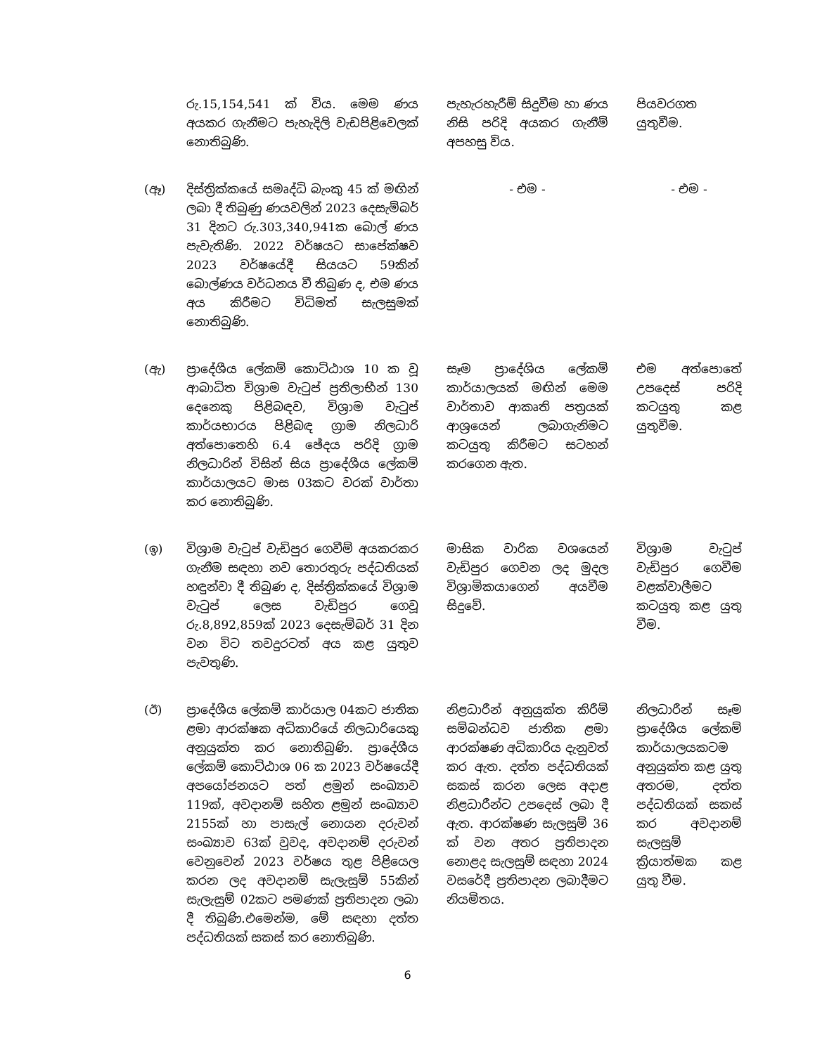| | රු.15,154,541 ක් විය. මෙම ණය අයකර ගැනීමට පැහැදිලි වැඩපිළිවෙලක් නොතිබුණි. | පැහැරහැරීම් සිදුවීම හා ණය නිසි පරිදි අයකර ගැනීම් අපහසු විය. | පියවරගත යුතුවීම. |
| (ඈ) | දිස්ත්‍රික්කයේ සමෘද්ධි බැංකු 45 ක් මඟින් ලබා දී තිබුණු ණයවලින් 2023 දෙසැම්බර් 31 දිනට රු.303,340,941ක බොල් ණය පැවැතිණි. 2022 වර්ෂයට සාපේක්ෂව 2023 වර්ෂයේදී සියයට 59කින් බොල්ණය වර්ධනය වී තිබුණ ද, එම ණය අය කිරීමට විධිමත් සැලසුමක් නොතිබුණි. | - එම - | - එම - |
| (ඇ) | ප්‍රාදේශීය ලේකම් කොට්ඨාශ 10 ක වූ ආබාධිත විශ්‍රාම වැටුප් ප්‍රතිලාභීන් 130 දෙනෙකු පිළිබඳව, විශ්‍රාම වැටුප් කාර්යභාරය පිළිබඳ ග්‍රාම නිලධාරි අත්පොතෙහි 6.4 ඡේදය පරිදි ග්‍රාම නිලධාරින් විසින් සිය ප්‍රාදේශීය ලේකම් කාර්යාලයට මාස 03කට වරක් වාර්තා කර නොතිබුණි. | සෑම ප්‍රාදේශිය ලේකම් කාර්යාලයක් මඟින් මෙම වාර්තාව ආකෘති පත්‍රයක් ආශ්‍රයෙන් ලබාගැනිමට කටයුතු කිරීමට සටහන් කරගෙන ඇත. | එම අත්පොතේ උපදෙස් පරිදි කටයුතු කළ යුතුවීම. |
| (ඉ) | විශ්‍රාම වැටුප් වැඩිපුර ගෙවීම් අයකරකර ගැනීම සඳහා නව තොරතුරු පද්ධතියක් හඳුන්වා දී තිබුණ ද, දිස්ත්‍රික්කයේ විශ්‍රාම වැටුප් ලෙස වැඩිපුර ගෙවූ රු.8,892,859ක් 2023 දෙසැම්බර් 31 දින වන විට තවදුරටත් අය කළ යුතුව පැවතුණි. | මාසික වාරික වශයෙන් වැඩිපුර ගෙවන ලද මුදල විශ්‍රාමිකයාගෙන් අයවීම සිදුවේ. | විශ්‍රාම වැටුප් වැඩිපුර ගෙවීම වළක්වාලීමට කටයුතු කළ යුතු වීම. |
| (ඊ) | ප්‍රාදේශීය ලේකම් කාර්යාල 04කට ජාතික ළමා ආරක්ෂක අධිකාරියේ නිලධාරියෙකු අනුයුක්ත කර නොතිබුණි. ප්‍රාදේශීය ලේකම් කොට්ඨාශ 06 ක 2023 වර්ෂයේදී අපයෝජනයට පත් ළමුන් සංඛ්‍යාව 119ක්, අවදානම් සහිත ළමුන් සංඛ්‍යාව 2155ක් හා පාසැල් නොයන දරුවන් සංඛ්‍යාව 63ක් වුවද, අවදානම් දරුවන් වෙනුවෙන් 2023 වර්ෂය තුළ පිළියෙල කරන ලද අවදානම් සැලැසුම් 55කින් සැලැසුම් 02කට පමණක් ප්‍රතිපාදන ලබා දී තිබුණි.එමෙන්ම, මේ සඳහා දත්ත පද්ධතියක් සකස් කර නොතිබුණි. | නිළධාරීන් අනුයුක්ත කිරීම් සම්බන්ධව ජාතික ළමා ආරක්ෂණ අධිකාරිය දැනුවත් කර ඇත. දත්ත පද්ධතියක් සකස් කරන ලෙස අදාළ නිළධාරීන්ට උපදෙස් ලබා දී ඇත. ආරක්ෂණ සැලසුම් 36 ක් වන අතර ප්‍රතිපාදන නොළද සැලසුම් සඳහා 2024 වසරේදී ප්‍රතිපාදන ලබාදීමට නියමිතය. | නිලධාරීන් සෑම ප්‍රාදේශීය ලේකම් කාර්යාලයකටම අනුයුක්ත කළ යුතු අතරම, දත්ත පද්ධතියක් සකස් කර අවදානම් සැලසුම් ක්‍රියාත්මක කළ යුතු වීම. |
6